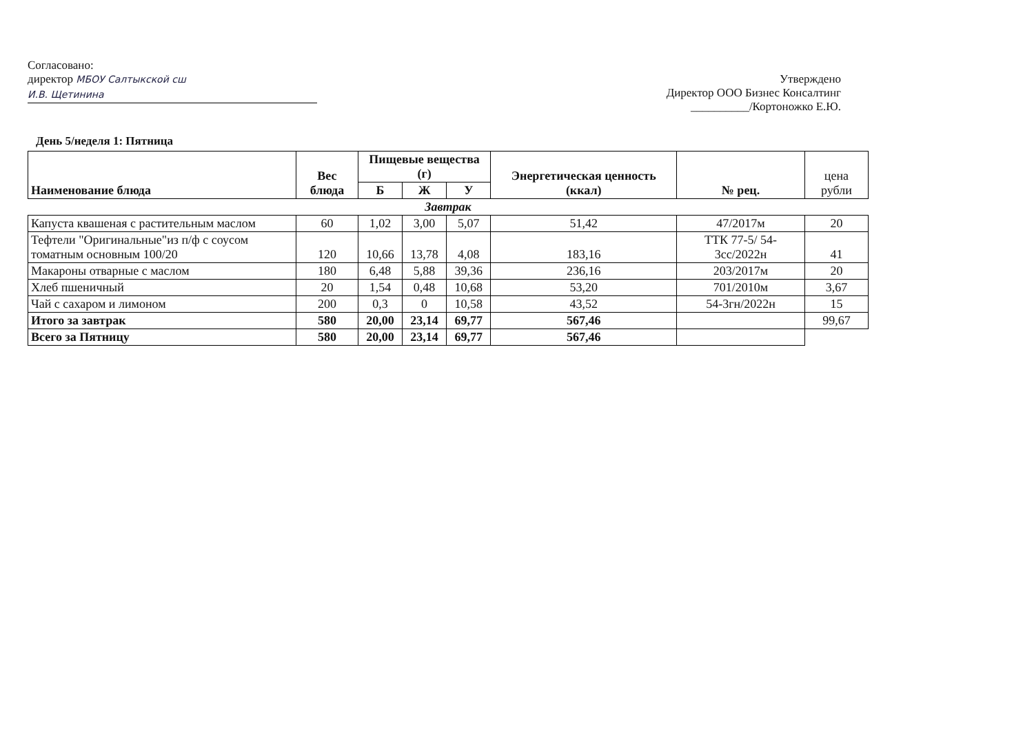Согласовано:
директор МБОУ Салтыкской сш
И.В. Щетинина
Утверждено
Директор ООО Бизнес Консалтинг
__________/Кортоножко Е.Ю.
День 5/неделя 1: Пятница
| Наименование блюда | Вес блюда | Пищевые вещества (г) | | | Энергетическая ценность (ккал) | № рец. | цена рубли |
| --- | --- | --- | --- | --- | --- | --- | --- |
| | | Б | Ж | У | | | |
| Завтрак | | | | | | | |
| Капуста квашеная с растительным маслом | 60 | 1,02 | 3,00 | 5,07 | 51,42 | 47/2017м | 20 |
| Тефтели "Оригинальные"из п/ф с соусом томатным основным 100/20 | 120 | 10,66 | 13,78 | 4,08 | 183,16 | ТТК 77-5/ 54-3сс/2022н | 41 |
| Макароны отварные с маслом | 180 | 6,48 | 5,88 | 39,36 | 236,16 | 203/2017м | 20 |
| Хлеб пшеничный | 20 | 1,54 | 0,48 | 10,68 | 53,20 | 701/2010м | 3,67 |
| Чай с сахаром и лимоном | 200 | 0,3 | 0 | 10,58 | 43,52 | 54-3гн/2022н | 15 |
| Итого за завтрак | 580 | 20,00 | 23,14 | 69,77 | 567,46 | | 99,67 |
| Всего за Пятницу | 580 | 20,00 | 23,14 | 69,77 | 567,46 | | |